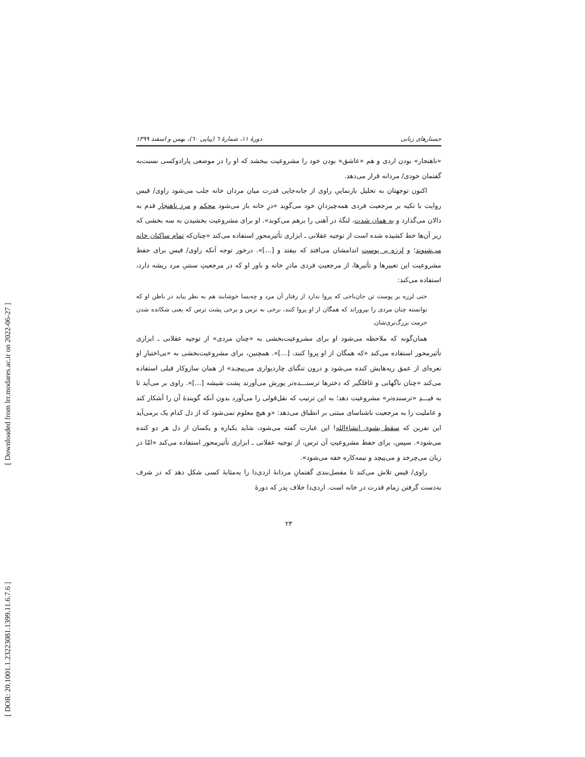[ Downloaded from lrr.modares.ac.ir on 2022-06-27 ]
[ DOR: 20.1001.1.23223081.1399.11.6.7.6 ]
جستارهای زبانی دورهٔ ۱۱، شمارهٔ ٦ (پیاپی ٦۰)، بهمن و اسفند ۱۳۹۹
«ناهنجار» بودن اردی و هم «عاشق» بودن خود را مشروعیت ببخشد که او را در موضعی پارادوکسی نسبت‌به گفتمان خودی/ مردانه قرار می‌دهد.
اکنون توجهتان به تحلیل بازنماییِ راوی از جابه‌جایی قدرت میان مردان خانه جلب می‌شود راوی/ قیس روایت با تکیه بر مرجعیت فردی همه‌چیزدانِ خود می‌گوید «درِ خانه باز می‌شود محکم و مردِ ناهنجار قدم به دالان می‌گذارد و به همان شدت، لنگهٔ در آهنی را برهم می‌کوبد». او برای مشروعیت بخشیدن به سه بخشی که زیر آن‌ها خط کشیده شده است از توجیه عقلانی ـ ابزاری تأثیرمحور استفاده می‌کند «چنان‌که تمام ساکنان خانه می‌شنوند؛ و لرزه بر پوست اندامشان می‌افتد که بیفتد و [...]». درخور توجه آنکه راوی/ قیس برای حفظ مشروعیت این تغییرها و تأثیرها، از مرجعیتِ فردی مادرِ خانه و باور او که در مرجعیتِ سنتیِ مرد ریشه دارد، استفاده می‌کند:
حتی لرزه بر پوست تن جان‌باجی که پروا ندارد از رفتار آن مرد و چه‌بسا خوشایند هم به نظر بیاید در باطن او که توانسته چنان مردی را بپروراند که همگان از او پروا کنند، برخی به ترس و برخی پشت ترس که یعنی شکانده شدن حرمت بزرگ‌تری‌شان.
همان‌گونه که ملاحظه می‌شود او برای مشروعیت‌بخشی به «چنان مردی» از توجیه عقلانی ـ ابزاری تأثیرمحور استفاده می‌کند «که همگان از او پروا کنند، [...]». همچنین، برای مشروعیت‌بخشی به «بی‌اختیارِ او نعره‌ای از عمق ریه‌هایش کنده می‌شود و درون تنگنای چاردیواری می‌پیچـد» از همان سازوکار قبلی استفاده می‌کند «چنان ناگهانی و غافلگیر که دخترها ترسنـــده‌تر یورش می‌آورند پشت شیشه [...]». راوی بر می‌آید تا به قیـــدِ «ترسنده‌تر» مشروعیت دهد؛ به این ترتیب که نقل‌قولی را می‌آورد بدون آنکه گویندهٔ آن را آشکار کند و عاملیت را به مرجعیت ناشناسای مبتنی بر انطباق می‌دهد: «و هیچ معلوم نمی‌شود که از دل کدام یک برمی‌آید این نفرین که سقط بشوی انشاءالله! این عبارت گفته می‌شود، شاید یکباره و یکسان از دل هر دو کنده می‌شود». سپس، برای حفظ مشروعیتِ آن ترس، از توجیه عقلانی ـ ابزاری تأثیرمحور استفاده می‌کند «امّا در زبان می‌چرخد و می‌پیچد و نیمه‌کاره خفه می‌شود».
راوی/ قیس تلاش می‌کند تا مفصل‌بندی گفتمانِ مردانهٔ اردی‌دا را به‌مثابهٔ کسی شکل دهد که در شرف به‌دست گرفتن زمام قدرت در خانه است. اردی‌دا خلاف پدر که دورهٔ
۲۳